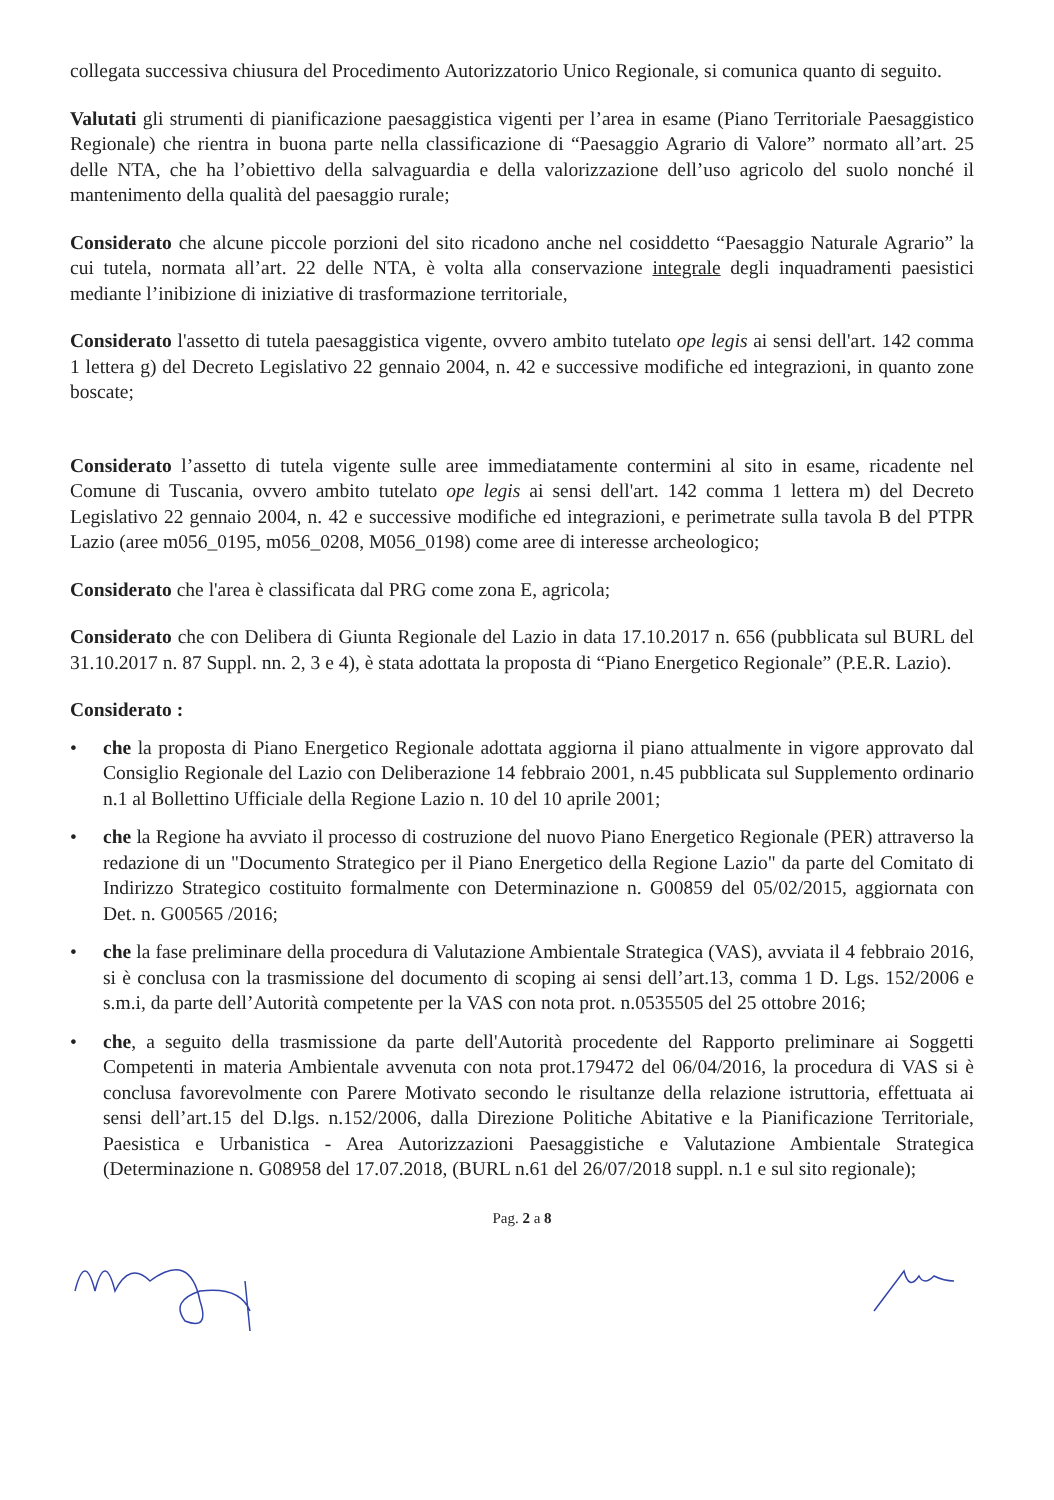collegata successiva chiusura del Procedimento Autorizzatorio Unico Regionale, si comunica quanto di seguito.
Valutati gli strumenti di pianificazione paesaggistica vigenti per l’area in esame (Piano Territoriale Paesaggistico Regionale) che rientra in buona parte nella classificazione di “Paesaggio Agrario di Valore” normato all’art. 25 delle NTA, che ha l’obiettivo della salvaguardia e della valorizzazione dell’uso agricolo del suolo nonché il mantenimento della qualità del paesaggio rurale;
Considerato che alcune piccole porzioni del sito ricadono anche nel cosiddetto “Paesaggio Naturale Agrario” la cui tutela, normata all’art. 22 delle NTA, è volta alla conservazione integrale degli inquadramenti paesistici mediante l’inibizione di iniziative di trasformazione territoriale,
Considerato l'assetto di tutela paesaggistica vigente, ovvero ambito tutelato ope legis ai sensi dell'art. 142 comma 1 lettera g) del Decreto Legislativo 22 gennaio 2004, n. 42 e successive modifiche ed integrazioni, in quanto zone boscate;
Considerato l’assetto di tutela vigente sulle aree immediatamente contermini al sito in esame, ricadente nel Comune di Tuscania, ovvero ambito tutelato ope legis ai sensi dell'art. 142 comma 1 lettera m) del Decreto Legislativo 22 gennaio 2004, n. 42 e successive modifiche ed integrazioni, e perimetrate sulla tavola B del PTPR Lazio (aree m056_0195, m056_0208, M056_0198) come aree di interesse archeologico;
Considerato che l'area è classificata dal PRG come zona E, agricola;
Considerato che con Delibera di Giunta Regionale del Lazio in data 17.10.2017 n. 656 (pubblicata sul BURL del 31.10.2017 n. 87 Suppl. nn. 2, 3 e 4), è stata adottata la proposta di “Piano Energetico Regionale” (P.E.R. Lazio).
Considerato :
• che la proposta di Piano Energetico Regionale adottata aggiorna il piano attualmente in vigore approvato dal Consiglio Regionale del Lazio con Deliberazione 14 febbraio 2001, n.45 pubblicata sul Supplemento ordinario n.1 al Bollettino Ufficiale della Regione Lazio n. 10 del 10 aprile 2001;
• che la Regione ha avviato il processo di costruzione del nuovo Piano Energetico Regionale (PER) attraverso la redazione di un "Documento Strategico per il Piano Energetico della Regione Lazio" da parte del Comitato di Indirizzo Strategico costituito formalmente con Determinazione n. G00859 del 05/02/2015, aggiornata con Det. n. G00565 /2016;
• che la fase preliminare della procedura di Valutazione Ambientale Strategica (VAS), avviata il 4 febbraio 2016, si è conclusa con la trasmissione del documento di scoping ai sensi dell’art.13, comma 1 D. Lgs. 152/2006 e s.m.i, da parte dell’Autorità competente per la VAS con nota prot. n.0535505 del 25 ottobre 2016;
• che, a seguito della trasmissione da parte dell'Autorità procedente del Rapporto preliminare ai Soggetti Competenti in materia Ambientale avvenuta con nota prot.179472 del 06/04/2016, la procedura di VAS si è conclusa favorevolmente con Parere Motivato secondo le risultanze della relazione istruttoria, effettuata ai sensi dell’art.15 del D.lgs. n.152/2006, dalla Direzione Politiche Abitative e la Pianificazione Territoriale, Paesistica e Urbanistica - Area Autorizzazioni Paesaggistiche e Valutazione Ambientale Strategica (Determinazione n. G08958 del 17.07.2018, (BURL n.61 del 26/07/2018 suppl. n.1 e sul sito regionale);
Pag. 2 a 8